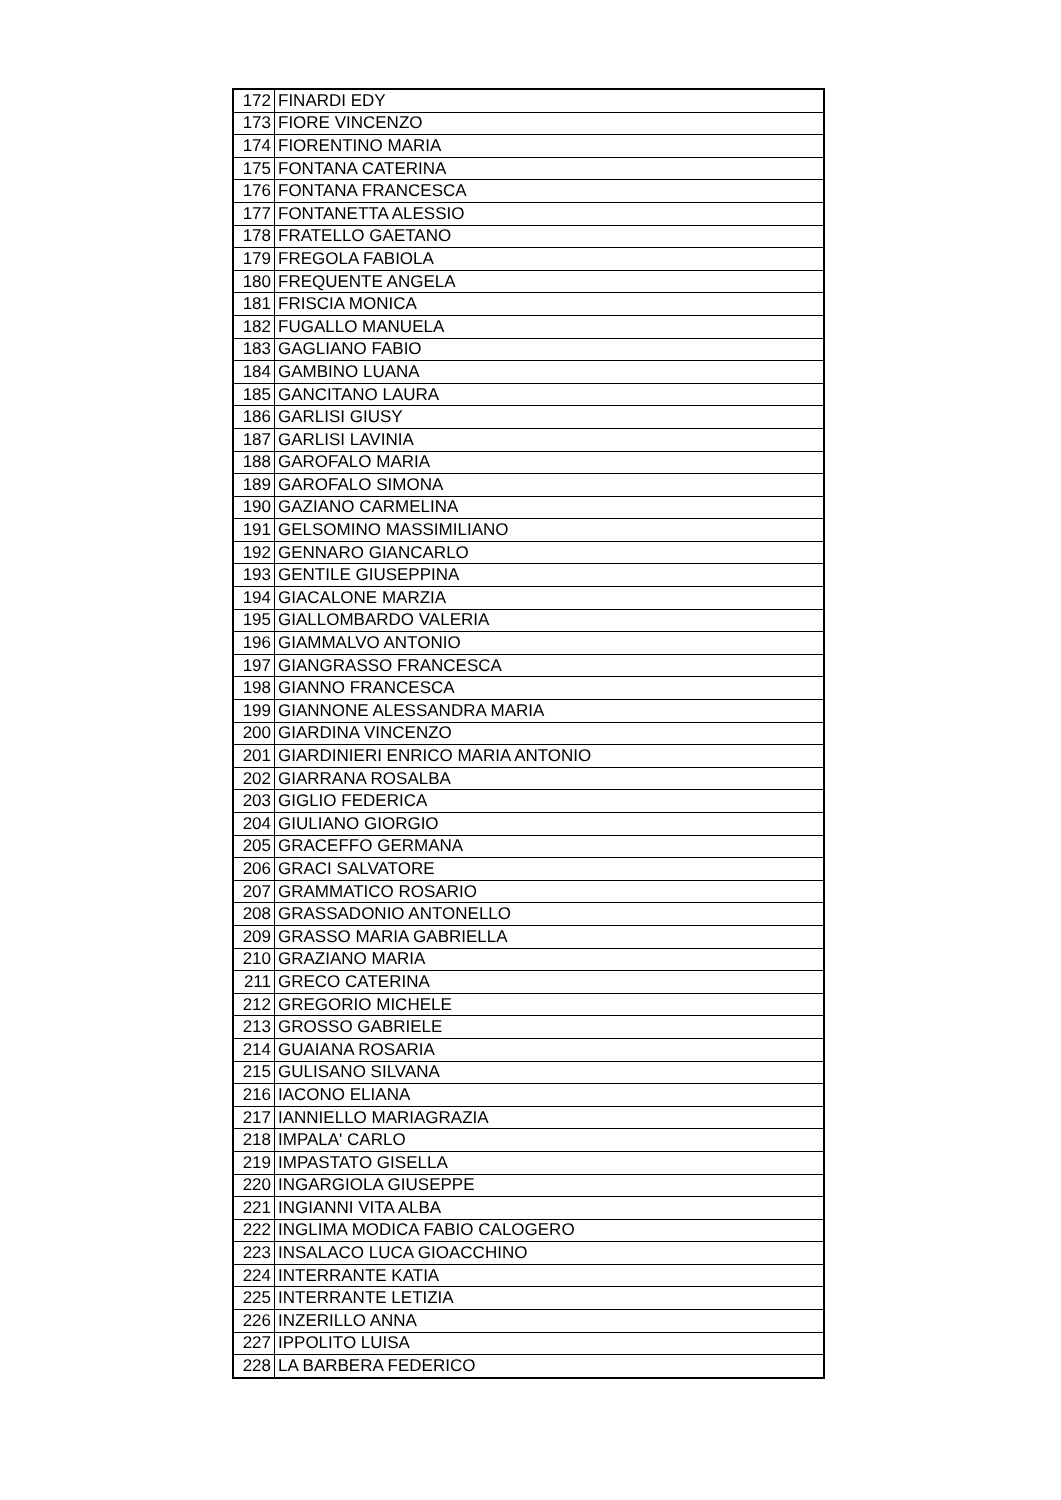| 172 | FINARDI EDY |
| 173 | FIORE VINCENZO |
| 174 | FIORENTINO MARIA |
| 175 | FONTANA CATERINA |
| 176 | FONTANA FRANCESCA |
| 177 | FONTANETTA ALESSIO |
| 178 | FRATELLO GAETANO |
| 179 | FREGOLA FABIOLA |
| 180 | FREQUENTE ANGELA |
| 181 | FRISCIA MONICA |
| 182 | FUGALLO MANUELA |
| 183 | GAGLIANO FABIO |
| 184 | GAMBINO LUANA |
| 185 | GANCITANO LAURA |
| 186 | GARLISI GIUSY |
| 187 | GARLISI LAVINIA |
| 188 | GAROFALO MARIA |
| 189 | GAROFALO SIMONA |
| 190 | GAZIANO CARMELINA |
| 191 | GELSOMINO MASSIMILIANO |
| 192 | GENNARO GIANCARLO |
| 193 | GENTILE GIUSEPPINA |
| 194 | GIACALONE MARZIA |
| 195 | GIALLOMBARDO VALERIA |
| 196 | GIAMMALVO ANTONIO |
| 197 | GIANGRASSO FRANCESCA |
| 198 | GIANNO FRANCESCA |
| 199 | GIANNONE ALESSANDRA MARIA |
| 200 | GIARDINA VINCENZO |
| 201 | GIARDINIERI ENRICO MARIA ANTONIO |
| 202 | GIARRANA ROSALBA |
| 203 | GIGLIO FEDERICA |
| 204 | GIULIANO GIORGIO |
| 205 | GRACEFFO GERMANA |
| 206 | GRACI SALVATORE |
| 207 | GRAMMATICO ROSARIO |
| 208 | GRASSADONIO ANTONELLO |
| 209 | GRASSO MARIA GABRIELLA |
| 210 | GRAZIANO MARIA |
| 211 | GRECO CATERINA |
| 212 | GREGORIO MICHELE |
| 213 | GROSSO GABRIELE |
| 214 | GUAIANA ROSARIA |
| 215 | GULISANO SILVANA |
| 216 | IACONO ELIANA |
| 217 | IANNIELLO MARIAGRAZIA |
| 218 | IMPALA' CARLO |
| 219 | IMPASTATO GISELLA |
| 220 | INGARGIOLA GIUSEPPE |
| 221 | INGIANNI VITA ALBA |
| 222 | INGLIMA MODICA FABIO CALOGERO |
| 223 | INSALACO LUCA GIOACCHINO |
| 224 | INTERRANTE KATIA |
| 225 | INTERRANTE LETIZIA |
| 226 | INZERILLO ANNA |
| 227 | IPPOLITO LUISA |
| 228 | LA BARBERA FEDERICO |